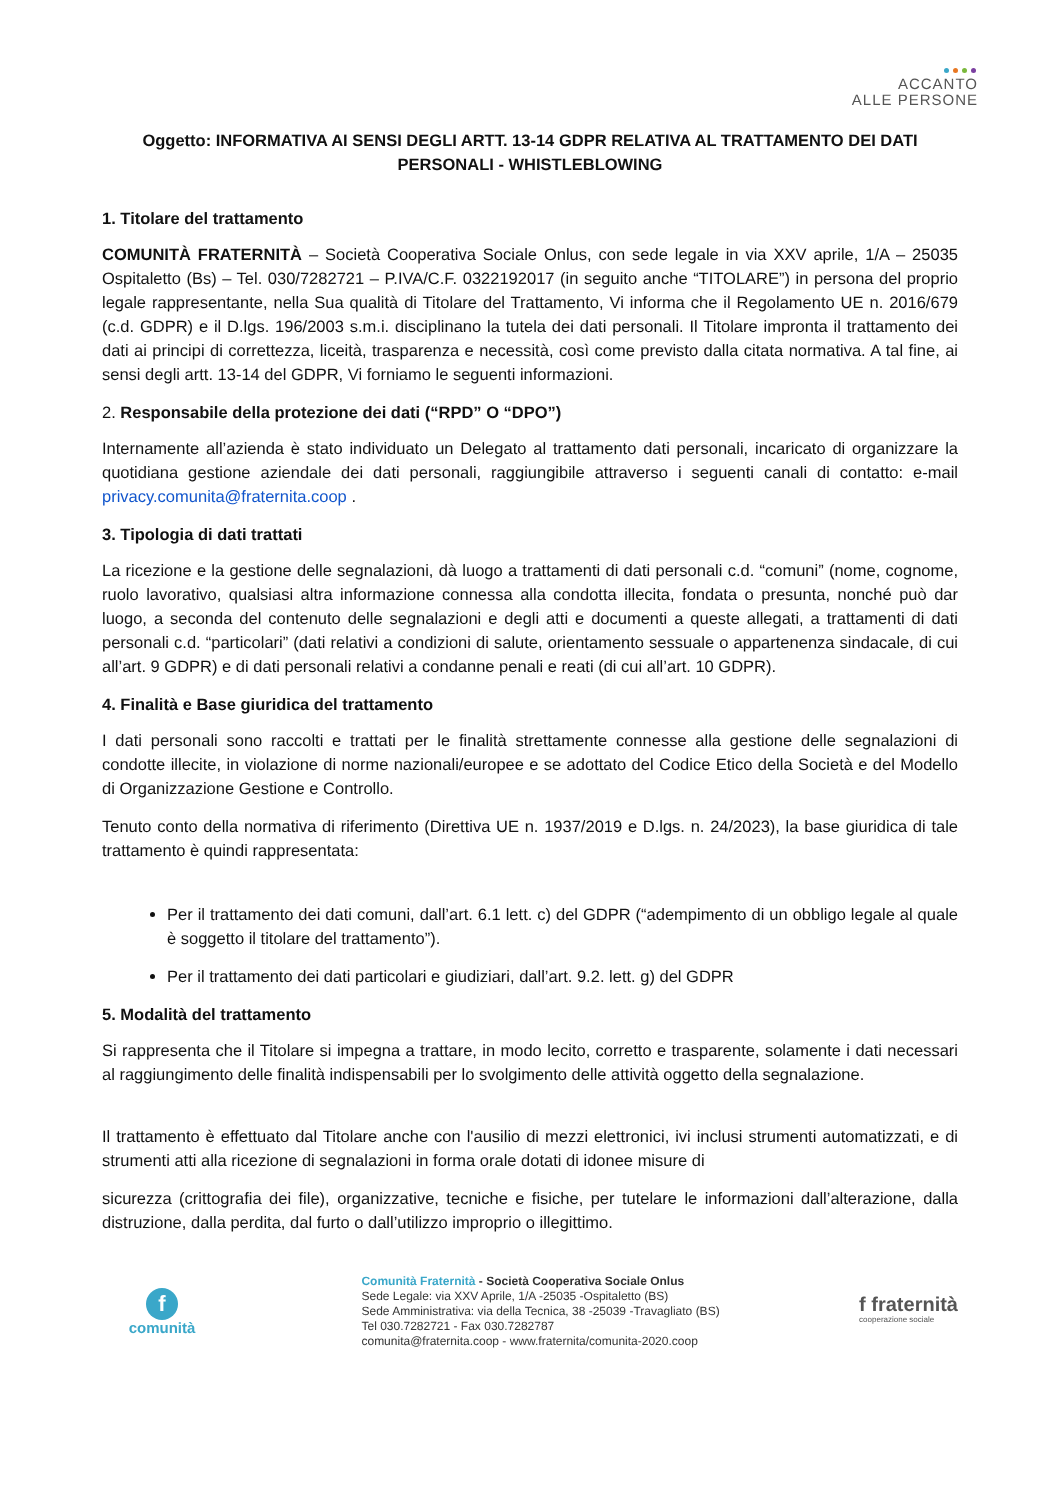ACCANTO
ALLE PERSONE
Oggetto: INFORMATIVA AI SENSI DEGLI ARTT. 13-14 GDPR RELATIVA AL TRATTAMENTO DEI DATI PERSONALI - WHISTLEBLOWING
1. Titolare del trattamento
COMUNITÀ FRATERNITÀ – Società Cooperativa Sociale Onlus, con sede legale in via XXV aprile, 1/A – 25035 Ospitaletto (Bs) – Tel. 030/7282721 – P.IVA/C.F. 0322192017 (in seguito anche “TITOLARE”) in persona del proprio legale rappresentante, nella Sua qualità di Titolare del Trattamento, Vi informa che il Regolamento UE n. 2016/679 (c.d. GDPR) e il D.lgs. 196/2003 s.m.i. disciplinano la tutela dei dati personali. Il Titolare impronta il trattamento dei dati ai principi di correttezza, liceità, trasparenza e necessità, così come previsto dalla citata normativa. A tal fine, ai sensi degli artt. 13-14 del GDPR, Vi forniamo le seguenti informazioni.
2. Responsabile della protezione dei dati (“RPD” O “DPO”)
Internamente all’azienda è stato individuato un Delegato al trattamento dati personali, incaricato di organizzare la quotidiana gestione aziendale dei dati personali, raggiungibile attraverso i seguenti canali di contatto: e-mail privacy.comunita@fraternita.coop .
3. Tipologia di dati trattati
La ricezione e la gestione delle segnalazioni, dà luogo a trattamenti di dati personali c.d. “comuni” (nome, cognome, ruolo lavorativo, qualsiasi altra informazione connessa alla condotta illecita, fondata o presunta, nonché può dar luogo, a seconda del contenuto delle segnalazioni e degli atti e documenti a queste allegati, a trattamenti di dati personali c.d. “particolari” (dati relativi a condizioni di salute, orientamento sessuale o appartenenza sindacale, di cui all’art. 9 GDPR) e di dati personali relativi a condanne penali e reati (di cui all’art. 10 GDPR).
4. Finalità e Base giuridica del trattamento
I dati personali sono raccolti e trattati per le finalità strettamente connesse alla gestione delle segnalazioni di condotte illecite, in violazione di norme nazionali/europee e se adottato del Codice Etico della Società e del Modello di Organizzazione Gestione e Controllo.
Tenuto conto della normativa di riferimento (Direttiva UE n. 1937/2019 e D.lgs. n. 24/2023), la base giuridica di tale trattamento è quindi rappresentata:
Per il trattamento dei dati comuni, dall’art. 6.1 lett. c) del GDPR (“adempimento di un obbligo legale al quale è soggetto il titolare del trattamento”).
Per il trattamento dei dati particolari e giudiziari, dall’art. 9.2. lett. g) del GDPR
5. Modalità del trattamento
Si rappresenta che il Titolare si impegna a trattare, in modo lecito, corretto e trasparente, solamente i dati necessari al raggiungimento delle finalità indispensabili per lo svolgimento delle attività oggetto della segnalazione.
Il trattamento è effettuato dal Titolare anche con l'ausilio di mezzi elettronici, ivi inclusi strumenti automatizzati, e di strumenti atti alla ricezione di segnalazioni in forma orale dotati di idonee misure di
sicurezza (crittografia dei file), organizzative, tecniche e fisiche, per tutelare le informazioni dall’alterazione, dalla distruzione, dalla perdita, dal furto o dall’utilizzo improprio o illegittimo.
f
comunità
Comunità Fraternità - Società Cooperativa Sociale Onlus
Sede Legale: via XXV Aprile, 1/A -25035 -Ospitaletto (BS)
Sede Amministrativa: via della Tecnica, 38 -25039 -Travagliato (BS)
Tel 030.7282721 - Fax 030.7282787
comunita@fraternita.coop - www.fraternita/comunita-2020.coop
f fraternità
cooperazione sociale